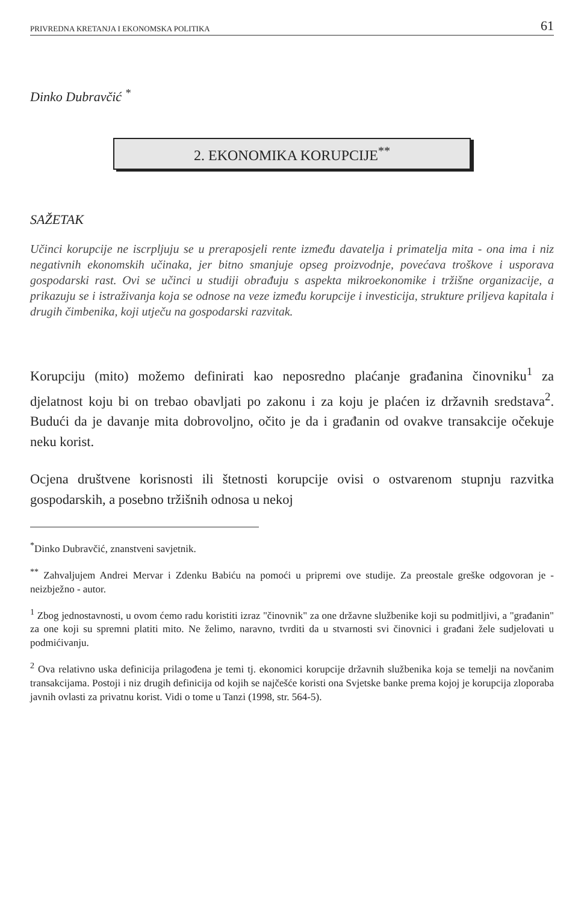PRIVREDNA KRETANJA I EKONOMSKA POLITIKA 61
Dinko Dubravčić <sup>*</sup>
2. EKONOMIKA KORUPCIJE<sup>**</sup>
SAŽETAK
Učinci korupcije ne iscrpljuju se u preraposjeli rente između davatelja i primatelja mita - ona ima i niz negativnih ekonomskih učinaka, jer bitno smanjuje opseg proizvodnje, povećava troškove i usporava gospodarski rast. Ovi se učinci u studiji obrađuju s aspekta mikroekonomike i tržišne organizacije, a prikazuju se i istraživanja koja se odnose na veze između korupcije i investicija, strukture priljeva kapitala i drugih čimbenika, koji utječu na gospodarski razvitak.
Korupciju (mito) možemo definirati kao neposredno plaćanje građanina činovniku<sup>1</sup> za djelatnost koju bi on trebao obavljati po zakonu i za koju je plaćen iz državnih sredstava<sup>2</sup>. Budući da je davanje mita dobrovoljno, očito je da i građanin od ovakve transakcije očekuje neku korist.
Ocjena društvene korisnosti ili štetnosti korupcije ovisi o ostvarenom stupnju razvitka gospodarskih, a posebno tržišnih odnosa u nekoj
<sup>*</sup> Dinko Dubravčić, znanstveni savjetnik.
<sup>**</sup> Zahvaljujem Andrei Mervar i Zdenku Babiću na pomoći u pripremi ove studije. Za preostale greške odgovoran je - neizbježno - autor.
<sup>1</sup> Zbog jednostavnosti, u ovom ćemo radu koristiti izraz "činovnik" za one državne službenike koji su podmitljivi, a "građanin" za one koji su spremni platiti mito. Ne želimo, naravno, tvrditi da u stvarnosti svi činovnici i građani žele sudjelovati u podmićivanju.
<sup>2</sup> Ova relativno uska definicija prilagođena je temi tj. ekonomici korupcije državnih službenika koja se temelji na novčanim transakcijama. Postoji i niz drugih definicija od kojih se najčešće koristi ona Svjetske banke prema kojoj je korupcija zloporaba javnih ovlasti za privatnu korist. Vidi o tome u Tanzi (1998, str. 564-5).